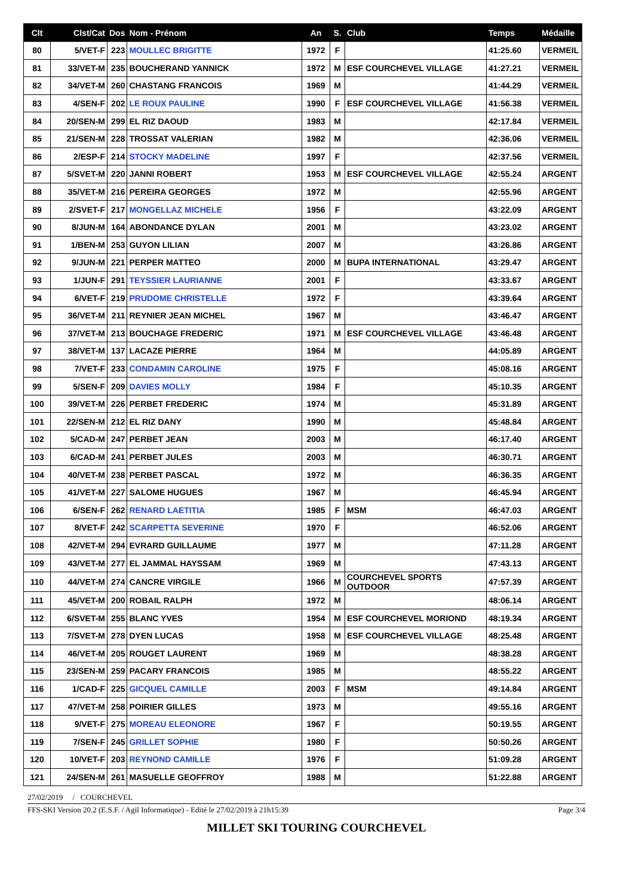| Clt | Clst/Cat | Dos | Nom - Prénom | An | S. | Club | Temps | Médaille |
| --- | --- | --- | --- | --- | --- | --- | --- | --- |
| 80 | 5/VET-F | 223 | MOULLEC BRIGITTE | 1972 | F | | 41:25.60 | VERMEIL |
| 81 | 33/VET-M | 235 | BOUCHERAND YANNICK | 1972 | M | ESF COURCHEVEL VILLAGE | 41:27.21 | VERMEIL |
| 82 | 34/VET-M | 260 | CHASTANG FRANCOIS | 1969 | M | | 41:44.29 | VERMEIL |
| 83 | 4/SEN-F | 202 | LE ROUX PAULINE | 1990 | F | ESF COURCHEVEL VILLAGE | 41:56.38 | VERMEIL |
| 84 | 20/SEN-M | 299 | EL RIZ DAOUD | 1983 | M | | 42:17.84 | VERMEIL |
| 85 | 21/SEN-M | 228 | TROSSAT VALERIAN | 1982 | M | | 42:36.06 | VERMEIL |
| 86 | 2/ESP-F | 214 | STOCKY MADELINE | 1997 | F | | 42:37.56 | VERMEIL |
| 87 | 5/SVET-M | 220 | JANNI ROBERT | 1953 | M | ESF COURCHEVEL VILLAGE | 42:55.24 | ARGENT |
| 88 | 35/VET-M | 216 | PEREIRA GEORGES | 1972 | M | | 42:55.96 | ARGENT |
| 89 | 2/SVET-F | 217 | MONGELLAZ MICHELE | 1956 | F | | 43:22.09 | ARGENT |
| 90 | 8/JUN-M | 164 | ABONDANCE DYLAN | 2001 | M | | 43:23.02 | ARGENT |
| 91 | 1/BEN-M | 253 | GUYON LILIAN | 2007 | M | | 43:26.86 | ARGENT |
| 92 | 9/JUN-M | 221 | PERPER MATTEO | 2000 | M | BUPA INTERNATIONAL | 43:29.47 | ARGENT |
| 93 | 1/JUN-F | 291 | TEYSSIER LAURIANNE | 2001 | F | | 43:33.67 | ARGENT |
| 94 | 6/VET-F | 219 | PRUDOME CHRISTELLE | 1972 | F | | 43:39.64 | ARGENT |
| 95 | 36/VET-M | 211 | REYNIER JEAN MICHEL | 1967 | M | | 43:46.47 | ARGENT |
| 96 | 37/VET-M | 213 | BOUCHAGE FREDERIC | 1971 | M | ESF COURCHEVEL VILLAGE | 43:46.48 | ARGENT |
| 97 | 38/VET-M | 137 | LACAZE PIERRE | 1964 | M | | 44:05.89 | ARGENT |
| 98 | 7/VET-F | 233 | CONDAMIN CAROLINE | 1975 | F | | 45:08.16 | ARGENT |
| 99 | 5/SEN-F | 209 | DAVIES MOLLY | 1984 | F | | 45:10.35 | ARGENT |
| 100 | 39/VET-M | 226 | PERBET FREDERIC | 1974 | M | | 45:31.89 | ARGENT |
| 101 | 22/SEN-M | 212 | EL RIZ DANY | 1990 | M | | 45:48.84 | ARGENT |
| 102 | 5/CAD-M | 247 | PERBET JEAN | 2003 | M | | 46:17.40 | ARGENT |
| 103 | 6/CAD-M | 241 | PERBET JULES | 2003 | M | | 46:30.71 | ARGENT |
| 104 | 40/VET-M | 238 | PERBET PASCAL | 1972 | M | | 46:36.35 | ARGENT |
| 105 | 41/VET-M | 227 | SALOME HUGUES | 1967 | M | | 46:45.94 | ARGENT |
| 106 | 6/SEN-F | 262 | RENARD LAETITIA | 1985 | F | MSM | 46:47.03 | ARGENT |
| 107 | 8/VET-F | 242 | SCARPETTA SEVERINE | 1970 | F | | 46:52.06 | ARGENT |
| 108 | 42/VET-M | 294 | EVRARD GUILLAUME | 1977 | M | | 47:11.28 | ARGENT |
| 109 | 43/VET-M | 277 | EL JAMMAL HAYSSAM | 1969 | M | | 47:43.13 | ARGENT |
| 110 | 44/VET-M | 274 | CANCRE VIRGILE | 1966 | M | COURCHEVEL SPORTS OUTDOOR | 47:57.39 | ARGENT |
| 111 | 45/VET-M | 200 | ROBAIL RALPH | 1972 | M | | 48:06.14 | ARGENT |
| 112 | 6/SVET-M | 255 | BLANC YVES | 1954 | M | ESF COURCHEVEL MORIOND | 48:19.34 | ARGENT |
| 113 | 7/SVET-M | 278 | DYEN LUCAS | 1958 | M | ESF COURCHEVEL VILLAGE | 48:25.48 | ARGENT |
| 114 | 46/VET-M | 205 | ROUGET LAURENT | 1969 | M | | 48:38.28 | ARGENT |
| 115 | 23/SEN-M | 259 | PACARY FRANCOIS | 1985 | M | | 48:55.22 | ARGENT |
| 116 | 1/CAD-F | 225 | GICQUEL CAMILLE | 2003 | F | MSM | 49:14.84 | ARGENT |
| 117 | 47/VET-M | 258 | POIRIER GILLES | 1973 | M | | 49:55.16 | ARGENT |
| 118 | 9/VET-F | 275 | MOREAU ELEONORE | 1967 | F | | 50:19.55 | ARGENT |
| 119 | 7/SEN-F | 245 | GRILLET SOPHIE | 1980 | F | | 50:50.26 | ARGENT |
| 120 | 10/VET-F | 203 | REYNOND CAMILLE | 1976 | F | | 51:09.28 | ARGENT |
| 121 | 24/SEN-M | 261 | MASUELLE GEOFFROY | 1988 | M | | 51:22.88 | ARGENT |
27/02/2019 / COURCHEVEL
FFS-SKI Version 20.2 (E.S.F. / Agil Informatique) - Edité le 27/02/2019 à 21h15:39 Page 3/4
MILLET SKI TOURING COURCHEVEL